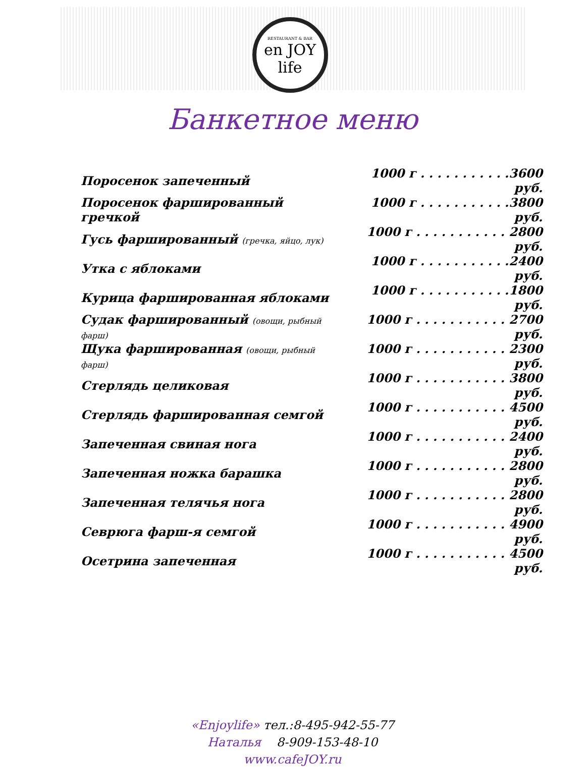RESTAURANT & BAR
en JOY life
Банкетное меню
| Поросенок запеченный | 1000 г . . . . . . . . . . .3600 руб. |
| Поросенок фаршированный гречкой | 1000 г . . . . . . . . . . .3800 руб. |
| Гусь фаршированный (гречка, яйцо, лук) | 1000 г . . . . . . . . . . . 2800 руб. |
| Утка с яблоками | 1000 г . . . . . . . . . . .2400 руб. |
| Курица фаршированная яблоками | 1000 г . . . . . . . . . . .1800 руб. |
| Судак фаршированный (овощи, рыбный фарш) | 1000 г . . . . . . . . . . . 2700 руб. |
| Щука фаршированная (овощи, рыбный фарш) | 1000 г . . . . . . . . . . . 2300 руб. |
| Стерлядь целиковая | 1000 г . . . . . . . . . . . 3800 руб. |
| Стерлядь фаршированная семгой | 1000 г . . . . . . . . . . . 4500 руб. |
| Запеченная свиная нога | 1000 г . . . . . . . . . . . 2400 руб. |
| Запеченная ножка барашка | 1000 г . . . . . . . . . . . 2800 руб. |
| Запеченная телячья нога | 1000 г . . . . . . . . . . . 2800 руб. |
| Севрюга фарш-я семгой | 1000 г . . . . . . . . . . . 4900 руб. |
| Осетрина запеченная | 1000 г . . . . . . . . . . . 4500 руб. |
«Enjoylife» тел.:8-495-942-55-77
Наталья 8-909-153-48-10
www.cafeJOY.ru